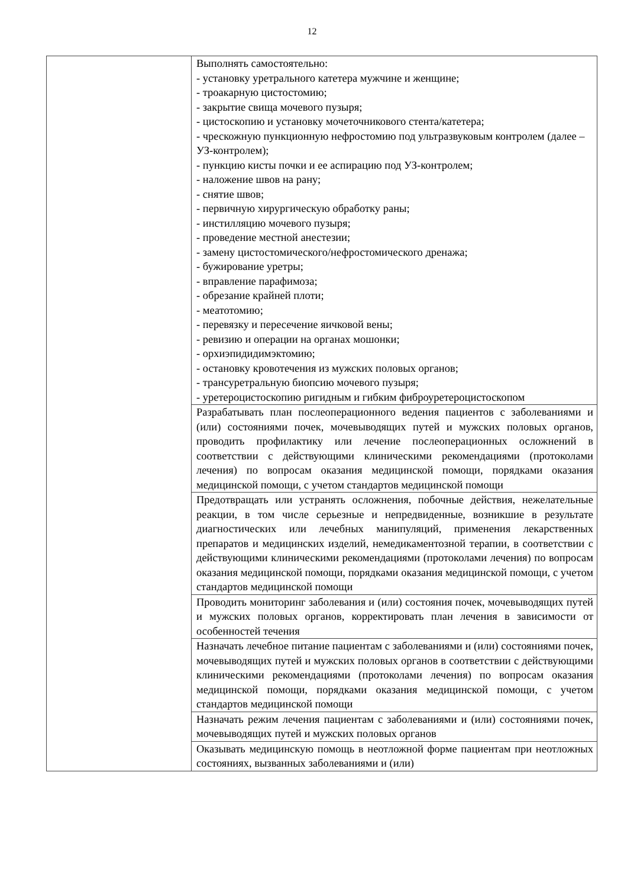12
| | Выполнять самостоятельно: - установку уретрального катетера мужчине и женщине; - троакарную цистостомию; - закрытие свища мочевого пузыря; - цистоскопию и установку мочеточникового стента/катетера; - чрескожную пункционную нефростомию под ультразвуковым контролем (далее – УЗ-контролем); - пункцию кисты почки и ее аспирацию под УЗ-контролем; - наложение швов на рану; - снятие швов; - первичную хирургическую обработку раны; - инстилляцию мочевого пузыря; - проведение местной анестезии; - замену цистостомического/нефростомического дренажа; - бужирование уретры; - вправление парафимоза; - обрезание крайней плоти; - меатотомию; - перевязку и пересечение яичковой вены; - ревизию и операции на органах мошонки; - орхиэпидидимэктомию; - остановку кровотечения из мужских половых органов; - трансуретральную биопсию мочевого пузыря; - уретероцистоскопию ригидным и гибким фиброуретероцистоскопом |
| | Разрабатывать план послеоперационного ведения пациентов с заболеваниями и (или) состояниями почек, мочевыводящих путей и мужских половых органов, проводить профилактику или лечение послеоперационных осложнений в соответствии с действующими клиническими рекомендациями (протоколами лечения) по вопросам оказания медицинской помощи, порядками оказания медицинской помощи, с учетом стандартов медицинской помощи |
| | Предотвращать или устранять осложнения, побочные действия, нежелательные реакции, в том числе серьезные и непредвиденные, возникшие в результате диагностических или лечебных манипуляций, применения лекарственных препаратов и медицинских изделий, немедикаментозной терапии, в соответствии с действующими клиническими рекомендациями (протоколами лечения) по вопросам оказания медицинской помощи, порядками оказания медицинской помощи, с учетом стандартов медицинской помощи |
| | Проводить мониторинг заболевания и (или) состояния почек, мочевыводящих путей и мужских половых органов, корректировать план лечения в зависимости от особенностей течения |
| | Назначать лечебное питание пациентам с заболеваниями и (или) состояниями почек, мочевыводящих путей и мужских половых органов в соответствии с действующими клиническими рекомендациями (протоколами лечения) по вопросам оказания медицинской помощи, порядками оказания медицинской помощи, с учетом стандартов медицинской помощи |
| | Назначать режим лечения пациентам с заболеваниями и (или) состояниями почек, мочевыводящих путей и мужских половых органов |
| | Оказывать медицинскую помощь в неотложной форме пациентам при неотложных состояниях, вызванных заболеваниями и (или) |